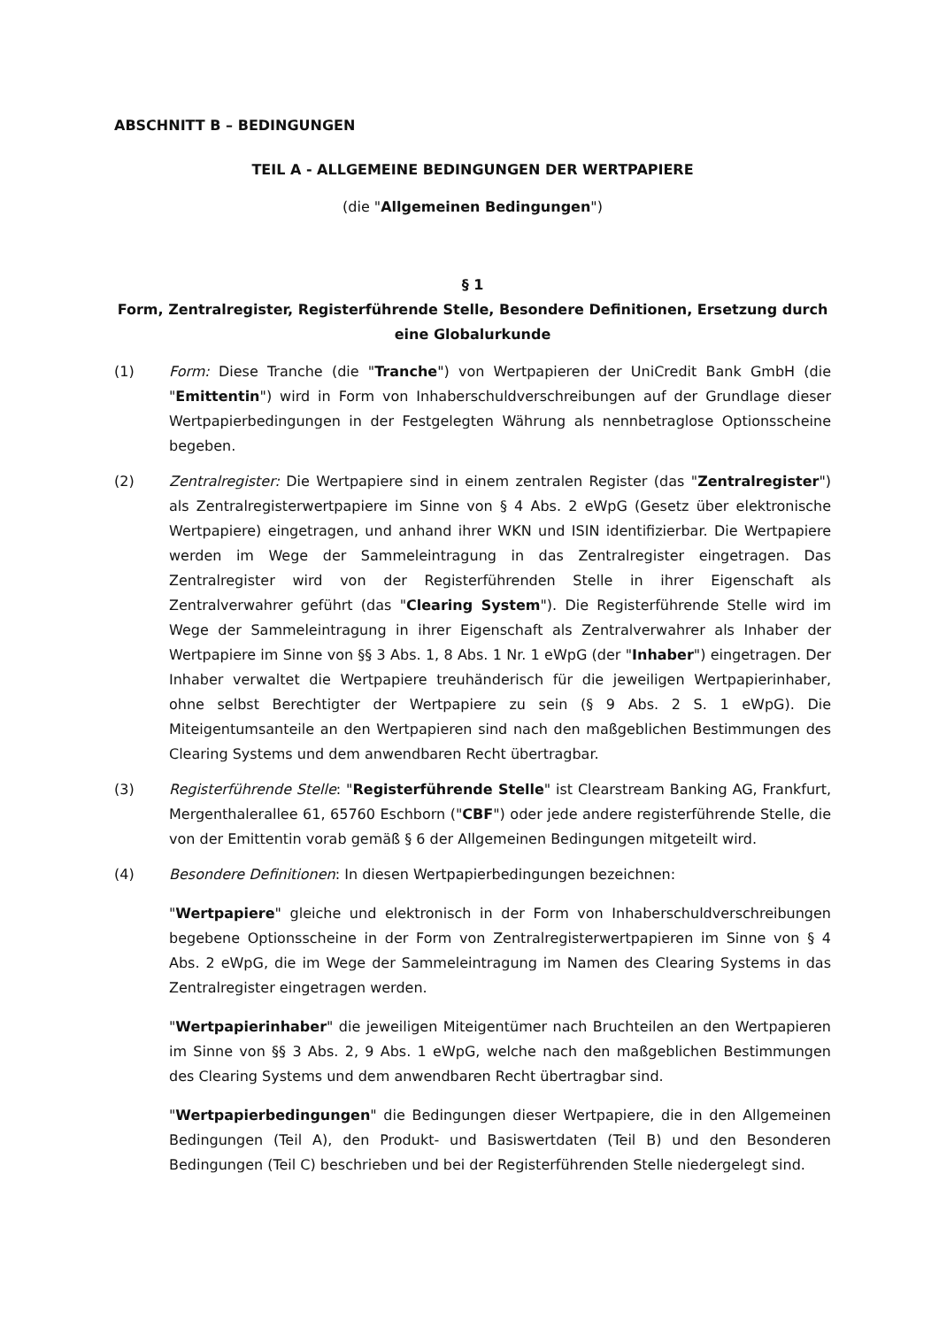ABSCHNITT B – BEDINGUNGEN
TEIL A - ALLGEMEINE BEDINGUNGEN DER WERTPAPIERE
(die "Allgemeinen Bedingungen")
§ 1
Form, Zentralregister, Registerführende Stelle, Besondere Definitionen, Ersetzung durch eine Globalurkunde
(1) Form: Diese Tranche (die "Tranche") von Wertpapieren der UniCredit Bank GmbH (die "Emittentin") wird in Form von Inhaberschuldverschreibungen auf der Grundlage dieser Wertpapierbedingungen in der Festgelegten Währung als nennbetraglose Optionsscheine begeben.
(2) Zentralregister: Die Wertpapiere sind in einem zentralen Register (das "Zentralregister") als Zentralregisterwertpapiere im Sinne von § 4 Abs. 2 eWpG (Gesetz über elektronische Wertpapiere) eingetragen, und anhand ihrer WKN und ISIN identifizierbar. Die Wertpapiere werden im Wege der Sammeleintragung in das Zentralregister eingetragen. Das Zentralregister wird von der Registerführenden Stelle in ihrer Eigenschaft als Zentralverwahrer geführt (das "Clearing System"). Die Registerführende Stelle wird im Wege der Sammeleintragung in ihrer Eigenschaft als Zentralverwahrer als Inhaber der Wertpapiere im Sinne von §§ 3 Abs. 1, 8 Abs. 1 Nr. 1 eWpG (der "Inhaber") eingetragen. Der Inhaber verwaltet die Wertpapiere treuhänderisch für die jeweiligen Wertpapierinhaber, ohne selbst Berechtigter der Wertpapiere zu sein (§ 9 Abs. 2 S. 1 eWpG). Die Miteigentumsanteile an den Wertpapieren sind nach den maßgeblichen Bestimmungen des Clearing Systems und dem anwendbaren Recht übertragbar.
(3) Registerführende Stelle: "Registerführende Stelle" ist Clearstream Banking AG, Frankfurt, Mergenthalerallee 61, 65760 Eschborn ("CBF") oder jede andere registerführende Stelle, die von der Emittentin vorab gemäß § 6 der Allgemeinen Bedingungen mitgeteilt wird.
(4) Besondere Definitionen: In diesen Wertpapierbedingungen bezeichnen:
"Wertpapiere" gleiche und elektronisch in der Form von Inhaberschuldverschreibungen begebene Optionsscheine in der Form von Zentralregisterwertpapieren im Sinne von § 4 Abs. 2 eWpG, die im Wege der Sammeleintragung im Namen des Clearing Systems in das Zentralregister eingetragen werden.
"Wertpapierinhaber" die jeweiligen Miteigentümer nach Bruchteilen an den Wertpapieren im Sinne von §§ 3 Abs. 2, 9 Abs. 1 eWpG, welche nach den maßgeblichen Bestimmungen des Clearing Systems und dem anwendbaren Recht übertragbar sind.
"Wertpapierbedingungen" die Bedingungen dieser Wertpapiere, die in den Allgemeinen Bedingungen (Teil A), den Produkt- und Basiswertdaten (Teil B) und den Besonderen Bedingungen (Teil C) beschrieben und bei der Registerführenden Stelle niedergelegt sind.